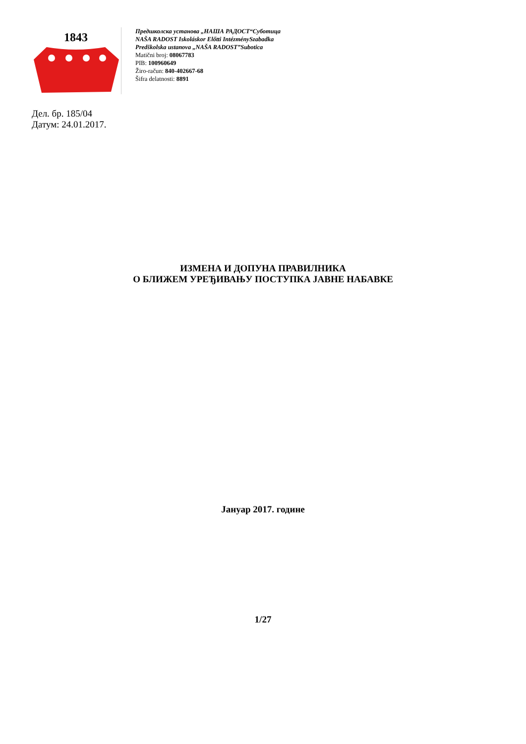1843
Предшколска установа „НАША РАДОСТ“Суботица
NAŠA RADOST Iskoláskor Előtti IntézménySzabadka
Predškolska ustanova „NAŠA RADOST”Subotica
Matični broj: 08067783
PIB: 100960649
Žiro-račun: 840-402667-68
Šifra delatnosti: 8891
Дел. бр. 185/04
Датум: 24.01.2017.
ИЗМЕНА И ДОПУНА ПРАВИЛНИКА
О БЛИЖЕМ УРЕЂИВАЊУ ПОСТУПКА ЈАВНЕ НАБАВКЕ
Јануар 2017. године
1/27